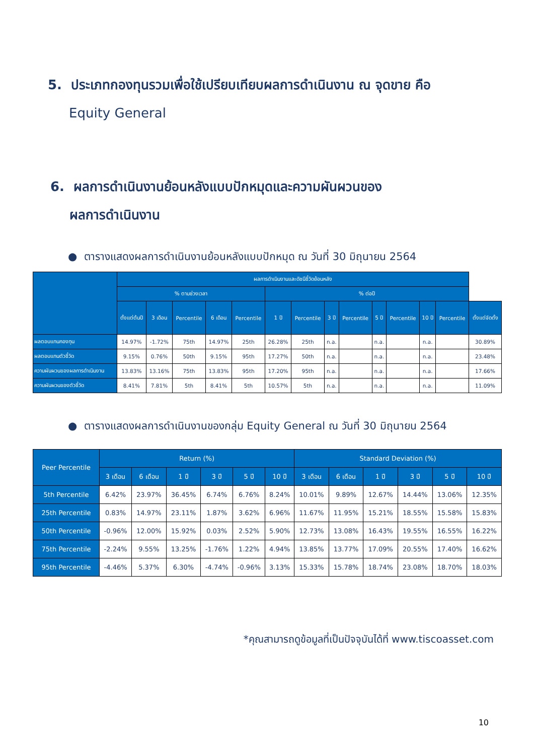5. ประเภทกองทุนรวมเพื่อใช้เปรียบเทียบผลการดำเนินงาน ณ จุดขาย คือ
Equity General
6. ผลการดำเนินงานย้อนหลังแบบปักหมุดและความผันผวนของ
ผลการดำเนินงาน
● ตารางแสดงผลการดำเนินงานย้อนหลังแบบปักหมุด ณ วันที่ 30 มิถุนายน 2564
| | ผลการดำเนินงานและดัชนีชี้วัดย้อนหลัง | | | | | | | | | | | | | |
| --- | --- | --- | --- | --- | --- | --- | --- | --- | --- | --- | --- | --- | --- | --- |
| | % ตามช่วงเวลา | | | | | % ต่อปี | | | | | | | | |
| | ตั้งแต่ต้นปี | 3 เดือน | Percentile | 6 เดือน | Percentile | 1 ปี | Percentile | 3 ปี | Percentile | 5 ปี | Percentile | 10 ปี | Percentile | ตั้งแต่จัดตั้ง |
| ผลตอบแทนกองทุน | 14.97% | -1.72% | 75th | 14.97% | 25th | 26.28% | 25th | n.a. | | n.a. | | n.a. | | 30.89% |
| ผลตอบแทนตัวชี้วัด | 9.15% | 0.76% | 50th | 9.15% | 95th | 17.27% | 50th | n.a. | | n.a. | | n.a. | | 23.48% |
| ความผันผวนของผลการดำเนินงาน | 13.83% | 13.16% | 75th | 13.83% | 95th | 17.20% | 95th | n.a. | | n.a. | | n.a. | | 17.66% |
| ความผันผวนของตัวชี้วัด | 8.41% | 7.81% | 5th | 8.41% | 5th | 10.57% | 5th | n.a. | | n.a. | | n.a. | | 11.09% |
● ตารางแสดงผลการดำเนินงานของกลุ่ม Equity General ณ วันที่ 30 มิถุนายน 2564
| Peer Percentile | Return (%) | | | | | | Standard Deviation (%) | | | | | |
| --- | --- | --- | --- | --- | --- | --- | --- | --- | --- | --- | --- | --- |
| | 3 เดือน | 6 เดือน | 1 ปี | 3 ปี | 5 ปี | 10 ปี | 3 เดือน | 6 เดือน | 1 ปี | 3 ปี | 5 ปี | 10 ปี |
| 5th Percentile | 6.42% | 23.97% | 36.45% | 6.74% | 6.76% | 8.24% | 10.01% | 9.89% | 12.67% | 14.44% | 13.06% | 12.35% |
| 25th Percentile | 0.83% | 14.97% | 23.11% | 1.87% | 3.62% | 6.96% | 11.67% | 11.95% | 15.21% | 18.55% | 15.58% | 15.83% |
| 50th Percentile | -0.96% | 12.00% | 15.92% | 0.03% | 2.52% | 5.90% | 12.73% | 13.08% | 16.43% | 19.55% | 16.55% | 16.22% |
| 75th Percentile | -2.24% | 9.55% | 13.25% | -1.76% | 1.22% | 4.94% | 13.85% | 13.77% | 17.09% | 20.55% | 17.40% | 16.62% |
| 95th Percentile | -4.46% | 5.37% | 6.30% | -4.74% | -0.96% | 3.13% | 15.33% | 15.78% | 18.74% | 23.08% | 18.70% | 18.03% |
*คุณสามารถดูข้อมูลที่เป็นปัจจุบันได้ที่ www.tiscoasset.com
10